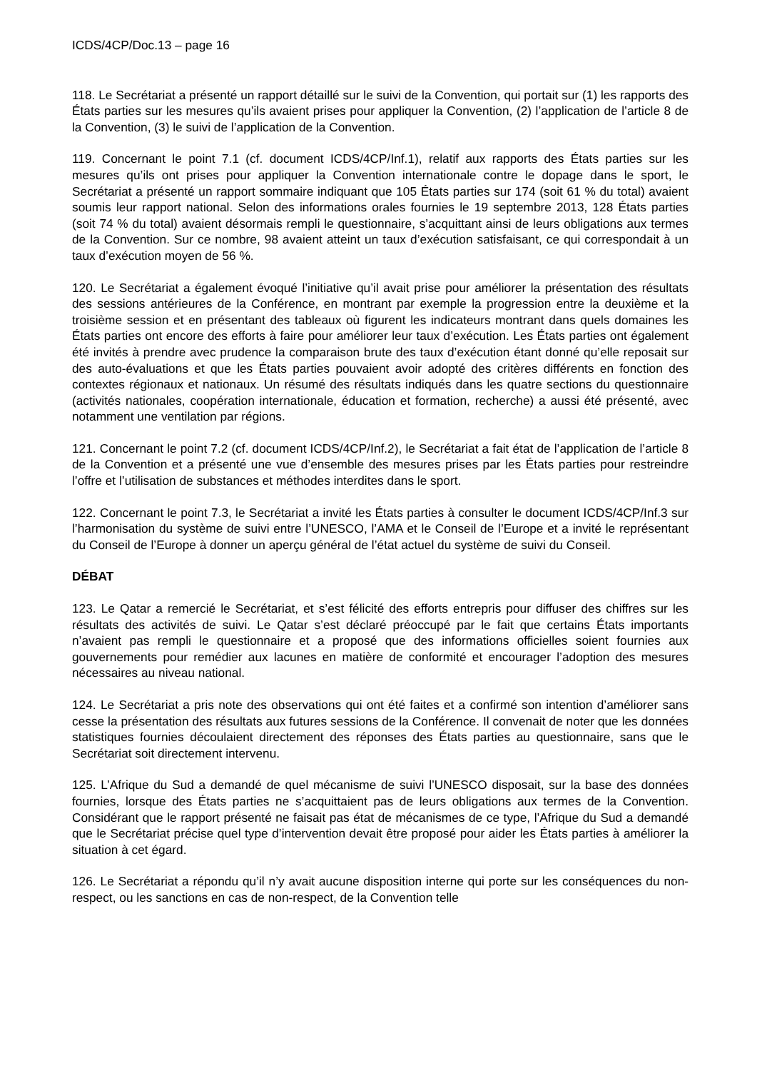ICDS/4CP/Doc.13 – page 16
118. Le Secrétariat a présenté un rapport détaillé sur le suivi de la Convention, qui portait sur (1) les rapports des États parties sur les mesures qu’ils avaient prises pour appliquer la Convention, (2) l’application de l’article 8 de la Convention, (3) le suivi de l’application de la Convention.
119. Concernant le point 7.1 (cf. document ICDS/4CP/Inf.1), relatif aux rapports des États parties sur les mesures qu’ils ont prises pour appliquer la Convention internationale contre le dopage dans le sport, le Secrétariat a présenté un rapport sommaire indiquant que 105 États parties sur 174 (soit 61 % du total) avaient soumis leur rapport national. Selon des informations orales fournies le 19 septembre 2013, 128 États parties (soit 74 % du total) avaient désormais rempli le questionnaire, s’acquittant ainsi de leurs obligations aux termes de la Convention. Sur ce nombre, 98 avaient atteint un taux d’exécution satisfaisant, ce qui correspondait à un taux d’exécution moyen de 56 %.
120. Le Secrétariat a également évoqué l’initiative qu’il avait prise pour améliorer la présentation des résultats des sessions antérieures de la Conférence, en montrant par exemple la progression entre la deuxième et la troisième session et en présentant des tableaux où figurent les indicateurs montrant dans quels domaines les États parties ont encore des efforts à faire pour améliorer leur taux d’exécution. Les États parties ont également été invités à prendre avec prudence la comparaison brute des taux d’exécution étant donné qu’elle reposait sur des auto-évaluations et que les États parties pouvaient avoir adopté des critères différents en fonction des contextes régionaux et nationaux. Un résumé des résultats indiqués dans les quatre sections du questionnaire (activités nationales, coopération internationale, éducation et formation, recherche) a aussi été présenté, avec notamment une ventilation par régions.
121. Concernant le point 7.2 (cf. document ICDS/4CP/Inf.2), le Secrétariat a fait état de l’application de l’article 8 de la Convention et a présenté une vue d’ensemble des mesures prises par les États parties pour restreindre l’offre et l’utilisation de substances et méthodes interdites dans le sport.
122. Concernant le point 7.3, le Secrétariat a invité les États parties à consulter le document ICDS/4CP/Inf.3 sur l’harmonisation du système de suivi entre l’UNESCO, l’AMA et le Conseil de l’Europe et a invité le représentant du Conseil de l’Europe à donner un aperçu général de l’état actuel du système de suivi du Conseil.
DÉBAT
123. Le Qatar a remercié le Secrétariat, et s’est félicité des efforts entrepris pour diffuser des chiffres sur les résultats des activités de suivi. Le Qatar s’est déclaré préoccupé par le fait que certains États importants n’avaient pas rempli le questionnaire et a proposé que des informations officielles soient fournies aux gouvernements pour remédier aux lacunes en matière de conformité et encourager l’adoption des mesures nécessaires au niveau national.
124. Le Secrétariat a pris note des observations qui ont été faites et a confirmé son intention d’améliorer sans cesse la présentation des résultats aux futures sessions de la Conférence. Il convenait de noter que les données statistiques fournies découlaient directement des réponses des États parties au questionnaire, sans que le Secrétariat soit directement intervenu.
125. L’Afrique du Sud a demandé de quel mécanisme de suivi l’UNESCO disposait, sur la base des données fournies, lorsque des États parties ne s’acquittaient pas de leurs obligations aux termes de la Convention. Considérant que le rapport présenté ne faisait pas état de mécanismes de ce type, l’Afrique du Sud a demandé que le Secrétariat précise quel type d’intervention devait être proposé pour aider les États parties à améliorer la situation à cet égard.
126. Le Secrétariat a répondu qu’il n’y avait aucune disposition interne qui porte sur les conséquences du non-respect, ou les sanctions en cas de non-respect, de la Convention telle